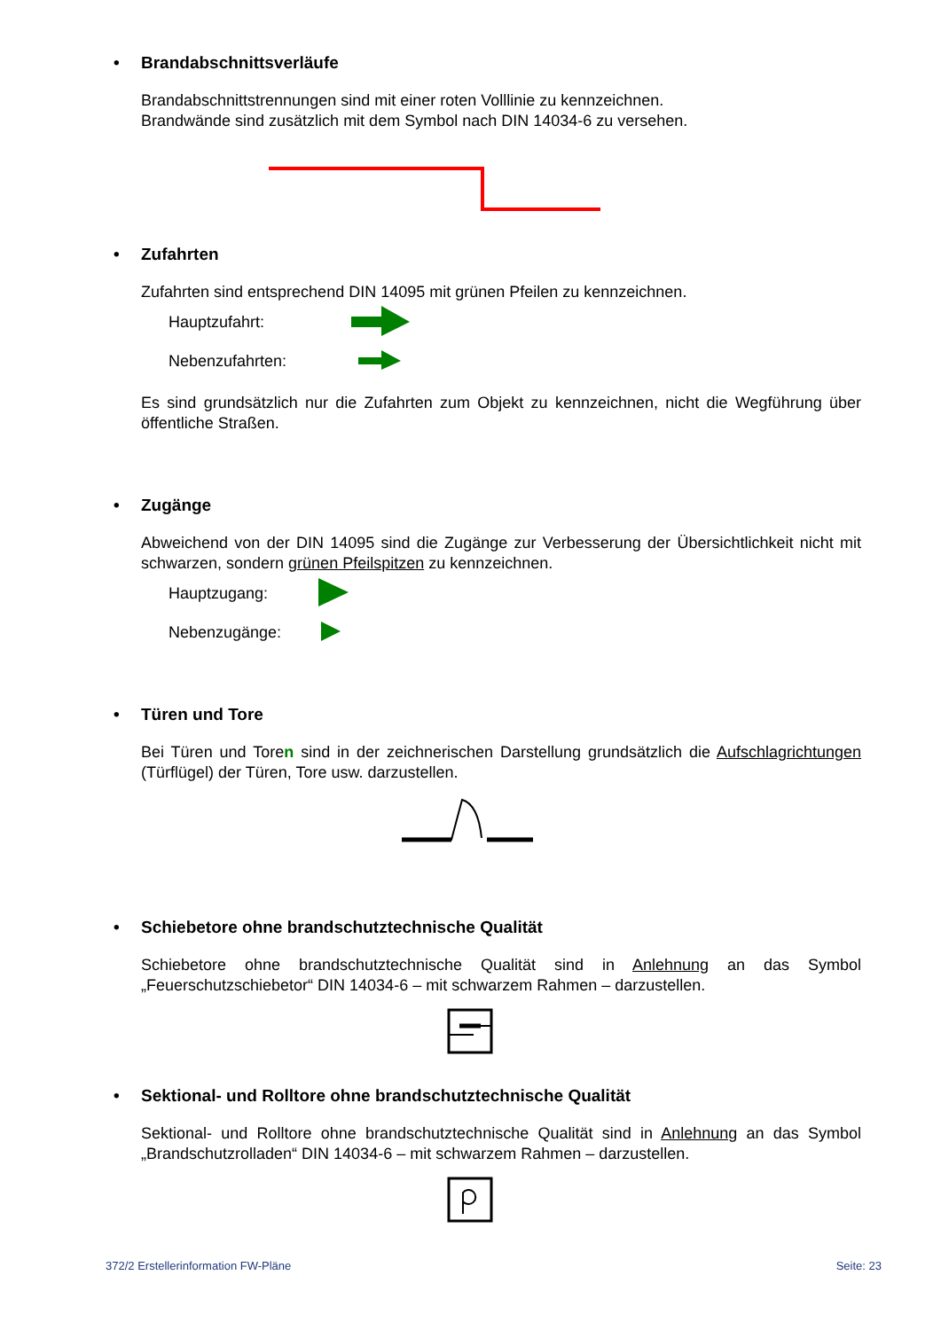• Brandabschnittsverläufe
Brandabschnittstrennungen sind mit einer roten Volllinie zu kennzeichnen.
Brandwände sind zusätzlich mit dem Symbol nach DIN 14034-6 zu versehen.
• Zufahrten
Zufahrten sind entsprechend DIN 14095 mit grünen Pfeilen zu kennzeichnen.
Hauptzufahrt:
Nebenzufahrten:
Es sind grundsätzlich nur die Zufahrten zum Objekt zu kennzeichnen, nicht die Wegführung über öffentliche Straßen.
• Zugänge
Abweichend von der DIN 14095 sind die Zugänge zur Verbesserung der Übersichtlichkeit nicht mit schwarzen, sondern grünen Pfeilspitzen zu kennzeichnen.
Hauptzugang:
Nebenzugänge:
• Türen und Tore
Bei Türen und Toren sind in der zeichnerischen Darstellung grundsätzlich die Aufschlagrichtungen (Türflügel) der Türen, Tore usw. darzustellen.
• Schiebetore ohne brandschutztechnische Qualität
Schiebetore ohne brandschutztechnische Qualität sind in Anlehnung an das Symbol „Feuerschutzschiebetor“ DIN 14034-6 – mit schwarzem Rahmen – darzustellen.
• Sektional- und Rolltore ohne brandschutztechnische Qualität
Sektional- und Rolltore ohne brandschutztechnische Qualität sind in Anlehnung an das Symbol „Brandschutzrolladen“ DIN 14034-6 – mit schwarzem Rahmen – darzustellen.
372/2 Erstellerinformation FW-Pläne Seite: 23